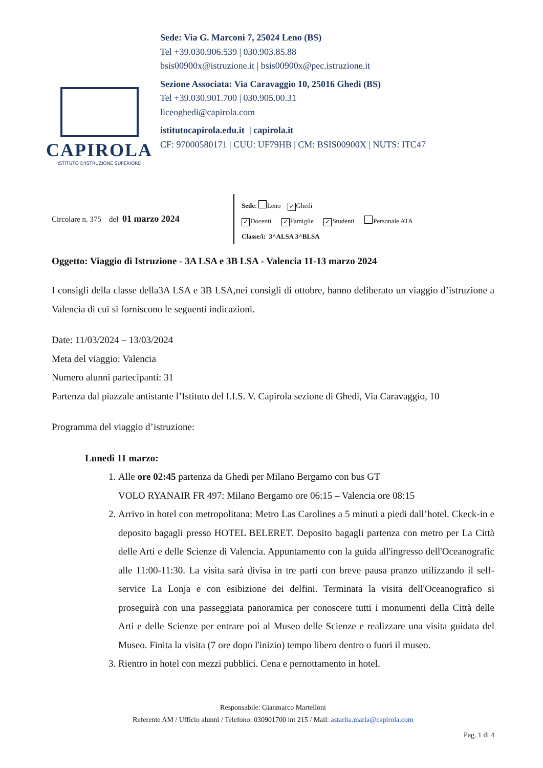CAPIROLA
ISTITUTO D'ISTRUZIONE SUPERIORE
Sede: Via G. Marconi 7, 25024 Leno (BS)
Tel +39.030.906.539 | 030.903.85.88
bsis00900x@istruzione.it | bsis00900x@pec.istruzione.it
Sezione Associata: Via Caravaggio 10, 25016 Ghedi (BS)
Tel +39.030.901.700 | 030.905.00.31
liceoghedi@capirola.com
istitutocapirola.edu.it | capirola.it
CF: 97000580171 | CUU: UF79HB | CM: BSIS00900X | NUTS: ITC47
Circolare n. 375 del 01 marzo 2024
Sede: Leno ✓ Ghedi
✓ Docenti ✓ Famiglie ✓ Studenti Personale ATA
Classe/i: 3^ALSA 3^BLSA
Oggetto: Viaggio di Istruzione - 3A LSA e 3B LSA - Valencia 11-13 marzo 2024
I consigli della classe della3A LSA e 3B LSA,nei consigli di ottobre, hanno deliberato un viaggio d’istruzione a Valencia di cui si forniscono le seguenti indicazioni.
Date: 11/03/2024 – 13/03/2024
Meta del viaggio: Valencia
Numero alunni partecipanti: 31
Partenza dal piazzale antistante l’Istituto del I.I.S. V. Capirola sezione di Ghedi, Via Caravaggio, 10
Programma del viaggio d’istruzione:
Lunedì 11 marzo:
1. Alle ore 02:45 partenza da Ghedi per Milano Bergamo con bus GT
VOLO RYANAIR FR 497: Milano Bergamo ore 06:15 – Valencia ore 08:15
2. Arrivo in hotel con metropolitana: Metro Las Carolines a 5 minuti a piedi dall’hotel. Ckeck-in e deposito bagagli presso HOTEL BELERET. Deposito bagagli partenza con metro per La Città delle Arti e delle Scienze di Valencia. Appuntamento con la guida all'ingresso dell'Oceanografic alle 11:00-11:30. La visita sarà divisa in tre parti con breve pausa pranzo utilizzando il self-service La Lonja e con esibizione dei delfini. Terminata la visita dell'Oceanografico si proseguirà con una passeggiata panoramica per conoscere tutti i monumenti della Città delle Arti e delle Scienze per entrare poi al Museo delle Scienze e realizzare una visita guidata del Museo. Finita la visita (7 ore dopo l'inizio) tempo libero dentro o fuori il museo.
3. Rientro in hotel con mezzi pubblici. Cena e pernottamento in hotel.
Responsabile: Gianmarco Martelloni
Referente AM / Ufficio alunni / Telefono: 030901700 int 215 / Mail: astarita.maria@capirola.com
Pag. 1 di 4